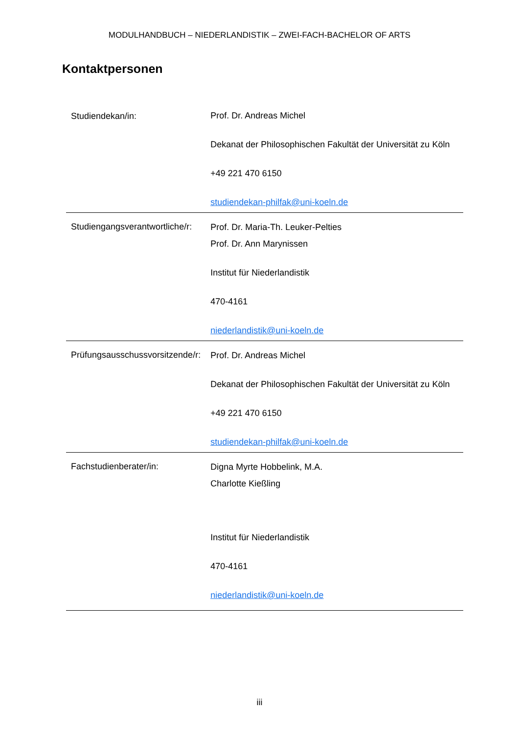MODULHANDBUCH – NIEDERLANDISTIK – ZWEI-FACH-BACHELOR OF ARTS
Kontaktpersonen
| Studiendekan/in: | Prof. Dr. Andreas Michel Dekanat der Philosophischen Fakultät der Universität zu Köln +49 221 470 6150 studiendekan-philfak@uni-koeln.de |
| Studiengangsverantwortliche/r: | Prof. Dr. Maria-Th. Leuker-Pelties Prof. Dr. Ann Marynissen Institut für Niederlandistik 470-4161 niederlandistik@uni-koeln.de |
| Prüfungsausschussvorsitzende/r: | Prof. Dr. Andreas Michel Dekanat der Philosophischen Fakultät der Universität zu Köln +49 221 470 6150 studiendekan-philfak@uni-koeln.de |
| Fachstudienberater/in: | Digna Myrte Hobbelink, M.A. Charlotte Kießling Institut für Niederlandistik 470-4161 niederlandistik@uni-koeln.de |
iii